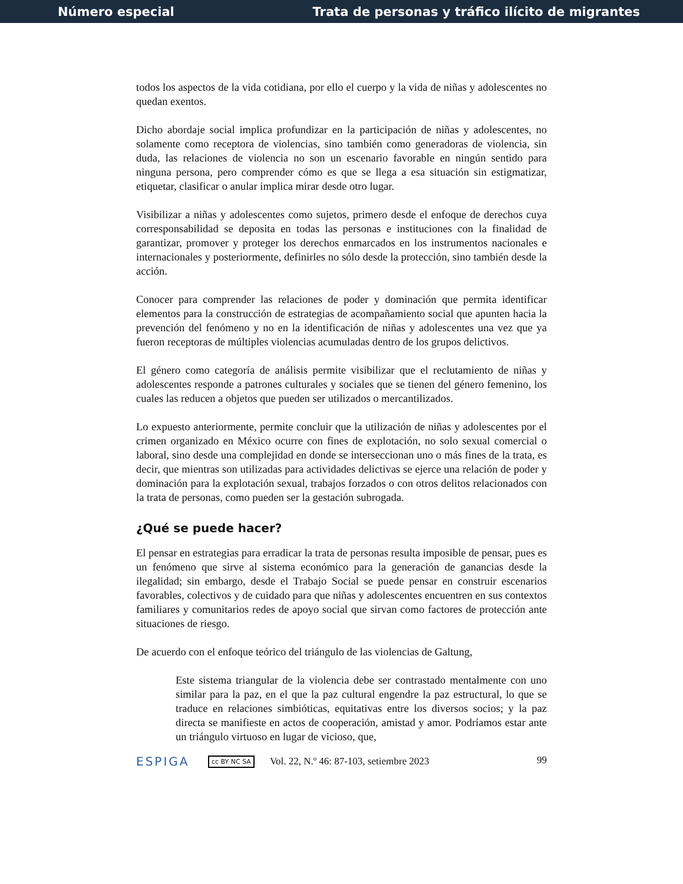Número especial Trata de personas y tráfico ilícito de migrantes
todos los aspectos de la vida cotidiana, por ello el cuerpo y la vida de niñas y adolescentes no quedan exentos.
Dicho abordaje social implica profundizar en la participación de niñas y adolescentes, no solamente como receptora de violencias, sino también como generadoras de violencia, sin duda, las relaciones de violencia no son un escenario favorable en ningún sentido para ninguna persona, pero comprender cómo es que se llega a esa situación sin estigmatizar, etiquetar, clasificar o anular implica mirar desde otro lugar.
Visibilizar a niñas y adolescentes como sujetos, primero desde el enfoque de derechos cuya corresponsabilidad se deposita en todas las personas e instituciones con la finalidad de garantizar, promover y proteger los derechos enmarcados en los instrumentos nacionales e internacionales y posteriormente, definirles no sólo desde la protección, sino también desde la acción.
Conocer para comprender las relaciones de poder y dominación que permita identificar elementos para la construcción de estrategias de acompañamiento social que apunten hacia la prevención del fenómeno y no en la identificación de niñas y adolescentes una vez que ya fueron receptoras de múltiples violencias acumuladas dentro de los grupos delictivos.
El género como categoría de análisis permite visibilizar que el reclutamiento de niñas y adolescentes responde a patrones culturales y sociales que se tienen del género femenino, los cuales las reducen a objetos que pueden ser utilizados o mercantilizados.
Lo expuesto anteriormente, permite concluir que la utilización de niñas y adolescentes por el crimen organizado en México ocurre con fines de explotación, no solo sexual comercial o laboral, sino desde una complejidad en donde se interseccionan uno o más fines de la trata, es decir, que mientras son utilizadas para actividades delictivas se ejerce una relación de poder y dominación para la explotación sexual, trabajos forzados o con otros delitos relacionados con la trata de personas, como pueden ser la gestación subrogada.
¿Qué se puede hacer?
El pensar en estrategias para erradicar la trata de personas resulta imposible de pensar, pues es un fenómeno que sirve al sistema económico para la generación de ganancias desde la ilegalidad; sin embargo, desde el Trabajo Social se puede pensar en construir escenarios favorables, colectivos y de cuidado para que niñas y adolescentes encuentren en sus contextos familiares y comunitarios redes de apoyo social que sirvan como factores de protección ante situaciones de riesgo.
De acuerdo con el enfoque teórico del triángulo de las violencias de Galtung,
Este sistema triangular de la violencia debe ser contrastado mentalmente con uno similar para la paz, en el que la paz cultural engendre la paz estructural, lo que se traduce en relaciones simbióticas, equitativas entre los diversos socios; y la paz directa se manifieste en actos de cooperación, amistad y amor. Podríamos estar ante un triángulo virtuoso en lugar de vicioso, que,
ESPIGA cc BY NC SA Vol. 22, N.º 46: 87-103, setiembre 2023 99